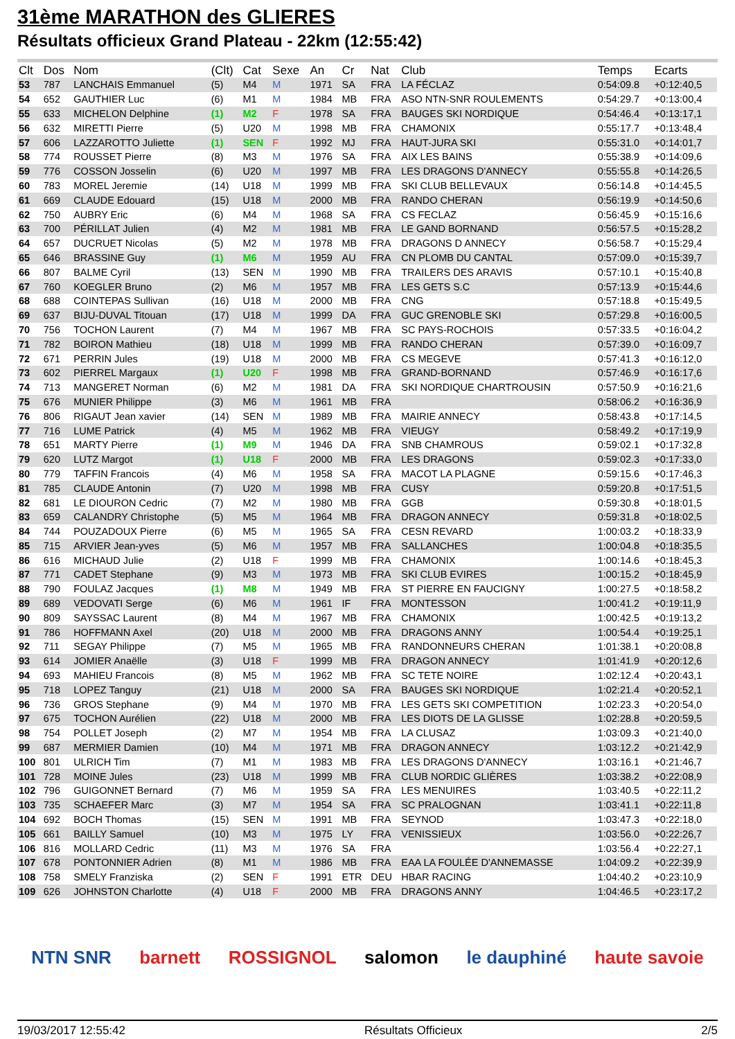31ème MARATHON des GLIERES
Résultats officieux Grand Plateau - 22km (12:55:42)
| Clt | Dos | Nom | (Clt) | Cat | Sexe | An | Cr | Nat | Club | Temps | Ecarts |
| --- | --- | --- | --- | --- | --- | --- | --- | --- | --- | --- | --- |
| 53 | 787 | LANCHAIS Emmanuel | (5) | M4 | M | 1971 | SA | FRA | LA FÉCLAZ | 0:54:09.8 | +0:12:40,5 |
| 54 | 652 | GAUTHIER Luc | (6) | M1 | M | 1984 | MB | FRA | ASO NTN-SNR ROULEMENTS | 0:54:29.7 | +0:13:00,4 |
| 55 | 633 | MICHELON Delphine | (1) | M2 | F | 1978 | SA | FRA | BAUGES SKI NORDIQUE | 0:54:46.4 | +0:13:17,1 |
| 56 | 632 | MIRETTI Pierre | (5) | U20 | M | 1998 | MB | FRA | CHAMONIX | 0:55:17.7 | +0:13:48,4 |
| 57 | 606 | LAZZAROTTO Juliette | (1) | SEN | F | 1992 | MJ | FRA | HAUT-JURA SKI | 0:55:31.0 | +0:14:01,7 |
| 58 | 774 | ROUSSET Pierre | (8) | M3 | M | 1976 | SA | FRA | AIX LES BAINS | 0:55:38.9 | +0:14:09,6 |
| 59 | 776 | COSSON Josselin | (6) | U20 | M | 1997 | MB | FRA | LES DRAGONS D'ANNECY | 0:55:55.8 | +0:14:26,5 |
| 60 | 783 | MOREL Jeremie | (14) | U18 | M | 1999 | MB | FRA | SKI CLUB BELLEVAUX | 0:56:14.8 | +0:14:45,5 |
| 61 | 669 | CLAUDE Edouard | (15) | U18 | M | 2000 | MB | FRA | RANDO CHERAN | 0:56:19.9 | +0:14:50,6 |
| 62 | 750 | AUBRY Eric | (6) | M4 | M | 1968 | SA | FRA | CS FECLAZ | 0:56:45.9 | +0:15:16,6 |
| 63 | 700 | PÉRILLAT Julien | (4) | M2 | M | 1981 | MB | FRA | LE GAND BORNAND | 0:56:57.5 | +0:15:28,2 |
| 64 | 657 | DUCRUET Nicolas | (5) | M2 | M | 1978 | MB | FRA | DRAGONS D ANNECY | 0:56:58.7 | +0:15:29,4 |
| 65 | 646 | BRASSINE Guy | (1) | M6 | M | 1959 | AU | FRA | CN PLOMB DU CANTAL | 0:57:09.0 | +0:15:39,7 |
| 66 | 807 | BALME Cyril | (13) | SEN | M | 1990 | MB | FRA | TRAILERS DES ARAVIS | 0:57:10.1 | +0:15:40,8 |
| 67 | 760 | KOEGLER Bruno | (2) | M6 | M | 1957 | MB | FRA | LES GETS S.C | 0:57:13.9 | +0:15:44,6 |
| 68 | 688 | COINTEPAS Sullivan | (16) | U18 | M | 2000 | MB | FRA | CNG | 0:57:18.8 | +0:15:49,5 |
| 69 | 637 | BIJU-DUVAL Titouan | (17) | U18 | M | 1999 | DA | FRA | GUC GRENOBLE SKI | 0:57:29.8 | +0:16:00,5 |
| 70 | 756 | TOCHON Laurent | (7) | M4 | M | 1967 | MB | FRA | SC PAYS-ROCHOIS | 0:57:33.5 | +0:16:04,2 |
| 71 | 782 | BOIRON Mathieu | (18) | U18 | M | 1999 | MB | FRA | RANDO CHERAN | 0:57:39.0 | +0:16:09,7 |
| 72 | 671 | PERRIN Jules | (19) | U18 | M | 2000 | MB | FRA | CS MEGEVE | 0:57:41.3 | +0:16:12,0 |
| 73 | 602 | PIERREL Margaux | (1) | U20 | F | 1998 | MB | FRA | GRAND-BORNAND | 0:57:46.9 | +0:16:17,6 |
| 74 | 713 | MANGERET Norman | (6) | M2 | M | 1981 | DA | FRA | SKI NORDIQUE CHARTROUSIN | 0:57:50.9 | +0:16:21,6 |
| 75 | 676 | MUNIER Philippe | (3) | M6 | M | 1961 | MB | FRA | | 0:58:06.2 | +0:16:36,9 |
| 76 | 806 | RIGAUT Jean xavier | (14) | SEN | M | 1989 | MB | FRA | MAIRIE ANNECY | 0:58:43.8 | +0:17:14,5 |
| 77 | 716 | LUME Patrick | (4) | M5 | M | 1962 | MB | FRA | VIEUGY | 0:58:49.2 | +0:17:19,9 |
| 78 | 651 | MARTY Pierre | (1) | M9 | M | 1946 | DA | FRA | SNB CHAMROUS | 0:59:02.1 | +0:17:32,8 |
| 79 | 620 | LUTZ Margot | (1) | U18 | F | 2000 | MB | FRA | LES DRAGONS | 0:59:02.3 | +0:17:33,0 |
| 80 | 779 | TAFFIN Francois | (4) | M6 | M | 1958 | SA | FRA | MACOT LA PLAGNE | 0:59:15.6 | +0:17:46,3 |
| 81 | 785 | CLAUDE Antonin | (7) | U20 | M | 1998 | MB | FRA | CUSY | 0:59:20.8 | +0:17:51,5 |
| 82 | 681 | LE DIOURON Cedric | (7) | M2 | M | 1980 | MB | FRA | GGB | 0:59:30.8 | +0:18:01,5 |
| 83 | 659 | CALANDRY Christophe | (5) | M5 | M | 1964 | MB | FRA | DRAGON ANNECY | 0:59:31.8 | +0:18:02,5 |
| 84 | 744 | POUZADOUX Pierre | (6) | M5 | M | 1965 | SA | FRA | CESN REVARD | 1:00:03.2 | +0:18:33,9 |
| 85 | 715 | ARVIER Jean-yves | (5) | M6 | M | 1957 | MB | FRA | SALLANCHES | 1:00:04.8 | +0:18:35,5 |
| 86 | 616 | MICHAUD Julie | (2) | U18 | F | 1999 | MB | FRA | CHAMONIX | 1:00:14.6 | +0:18:45,3 |
| 87 | 771 | CADET Stephane | (9) | M3 | M | 1973 | MB | FRA | SKI CLUB EVIRES | 1:00:15.2 | +0:18:45,9 |
| 88 | 790 | FOULAZ Jacques | (1) | M8 | M | 1949 | MB | FRA | ST PIERRE EN FAUCIGNY | 1:00:27.5 | +0:18:58,2 |
| 89 | 689 | VEDOVATI Serge | (6) | M6 | M | 1961 | IF | FRA | MONTESSON | 1:00:41.2 | +0:19:11,9 |
| 90 | 809 | SAYSSAC Laurent | (8) | M4 | M | 1967 | MB | FRA | CHAMONIX | 1:00:42.5 | +0:19:13,2 |
| 91 | 786 | HOFFMANN Axel | (20) | U18 | M | 2000 | MB | FRA | DRAGONS ANNY | 1:00:54.4 | +0:19:25,1 |
| 92 | 711 | SEGAY Philippe | (7) | M5 | M | 1965 | MB | FRA | RANDONNEURS CHERAN | 1:01:38.1 | +0:20:08,8 |
| 93 | 614 | JOMIER Anaëlle | (3) | U18 | F | 1999 | MB | FRA | DRAGON ANNECY | 1:01:41.9 | +0:20:12,6 |
| 94 | 693 | MAHIEU Francois | (8) | M5 | M | 1962 | MB | FRA | SC TETE NOIRE | 1:02:12.4 | +0:20:43,1 |
| 95 | 718 | LOPEZ Tanguy | (21) | U18 | M | 2000 | SA | FRA | BAUGES SKI NORDIQUE | 1:02:21.4 | +0:20:52,1 |
| 96 | 736 | GROS Stephane | (9) | M4 | M | 1970 | MB | FRA | LES GETS SKI COMPETITION | 1:02:23.3 | +0:20:54,0 |
| 97 | 675 | TOCHON Aurélien | (22) | U18 | M | 2000 | MB | FRA | LES DIOTS DE LA GLISSE | 1:02:28.8 | +0:20:59,5 |
| 98 | 754 | POLLET Joseph | (2) | M7 | M | 1954 | MB | FRA | LA CLUSAZ | 1:03:09.3 | +0:21:40,0 |
| 99 | 687 | MERMIER Damien | (10) | M4 | M | 1971 | MB | FRA | DRAGON ANNECY | 1:03:12.2 | +0:21:42,9 |
| 100 | 801 | ULRICH Tim | (7) | M1 | M | 1983 | MB | FRA | LES DRAGONS D'ANNECY | 1:03:16.1 | +0:21:46,7 |
| 101 | 728 | MOINE Jules | (23) | U18 | M | 1999 | MB | FRA | CLUB NORDIC GLIÈRES | 1:03:38.2 | +0:22:08,9 |
| 102 | 796 | GUIGONNET Bernard | (7) | M6 | M | 1959 | SA | FRA | LES MENUIRES | 1:03:40.5 | +0:22:11,2 |
| 103 | 735 | SCHAEFER Marc | (3) | M7 | M | 1954 | SA | FRA | SC PRALOGNAN | 1:03:41.1 | +0:22:11,8 |
| 104 | 692 | BOCH Thomas | (15) | SEN | M | 1991 | MB | FRA | SEYNOD | 1:03:47.3 | +0:22:18,0 |
| 105 | 661 | BAILLY Samuel | (10) | M3 | M | 1975 | LY | FRA | VENISSIEUX | 1:03:56.0 | +0:22:26,7 |
| 106 | 816 | MOLLARD Cedric | (11) | M3 | M | 1976 | SA | FRA | | 1:03:56.4 | +0:22:27,1 |
| 107 | 678 | PONTONNIER Adrien | (8) | M1 | M | 1986 | MB | FRA | EAA LA FOULÉE D'ANNEMASSE | 1:04:09.2 | +0:22:39,9 |
| 108 | 758 | SMELY Franziska | (2) | SEN | F | 1991 | ETR | DEU | HBAR RACING | 1:04:40.2 | +0:23:10,9 |
| 109 | 626 | JOHNSTON Charlotte | (4) | U18 | F | 2000 | MB | FRA | DRAGONS ANNY | 1:04:46.5 | +0:23:17,2 |
NTN SNR barnett ROSSIGNOL salomon le dauphiné haute savoie
19/03/2017 12:55:42 Résultats Officieux 2/5